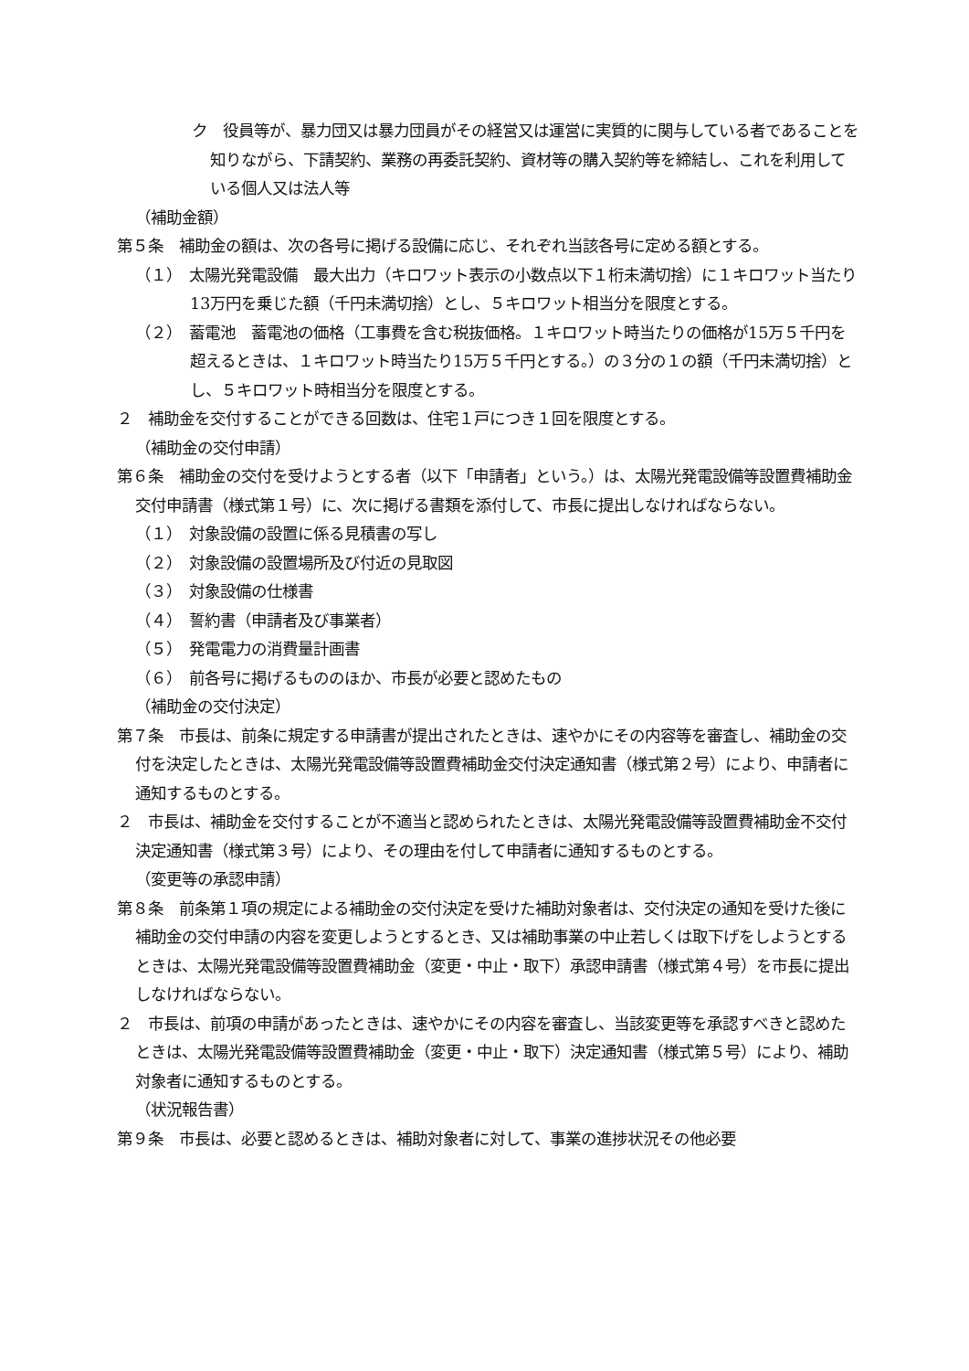ク　役員等が、暴力団又は暴力団員がその経営又は運営に実質的に関与している者であることを知りながら、下請契約、業務の再委託契約、資材等の購入契約等を締結し、これを利用している個人又は法人等
（補助金額）
第５条　補助金の額は、次の各号に掲げる設備に応じ、それぞれ当該各号に定める額とする。
（１）　太陽光発電設備　最大出力（キロワット表示の小数点以下１桁未満切捨）に１キロワット当たり13万円を乗じた額（千円未満切捨）とし、５キロワット相当分を限度とする。
（２）　蓄電池　蓄電池の価格（工事費を含む税抜価格。１キロワット時当たりの価格が15万５千円を超えるときは、１キロワット時当たり15万５千円とする。）の３分の１の額（千円未満切捨）とし、５キロワット時相当分を限度とする。
２　補助金を交付することができる回数は、住宅１戸につき１回を限度とする。
（補助金の交付申請）
第６条　補助金の交付を受けようとする者（以下「申請者」という。）は、太陽光発電設備等設置費補助金交付申請書（様式第１号）に、次に掲げる書類を添付して、市長に提出しなければならない。
（１）　対象設備の設置に係る見積書の写し
（２）　対象設備の設置場所及び付近の見取図
（３）　対象設備の仕様書
（４）　誓約書（申請者及び事業者）
（５）　発電電力の消費量計画書
（６）　前各号に掲げるもののほか、市長が必要と認めたもの
（補助金の交付決定）
第７条　市長は、前条に規定する申請書が提出されたときは、速やかにその内容等を審査し、補助金の交付を決定したときは、太陽光発電設備等設置費補助金交付決定通知書（様式第２号）により、申請者に通知するものとする。
２　市長は、補助金を交付することが不適当と認められたときは、太陽光発電設備等設置費補助金不交付決定通知書（様式第３号）により、その理由を付して申請者に通知するものとする。
（変更等の承認申請）
第８条　前条第１項の規定による補助金の交付決定を受けた補助対象者は、交付決定の通知を受けた後に補助金の交付申請の内容を変更しようとするとき、又は補助事業の中止若しくは取下げをしようとするときは、太陽光発電設備等設置費補助金（変更・中止・取下）承認申請書（様式第４号）を市長に提出しなければならない。
２　市長は、前項の申請があったときは、速やかにその内容を審査し、当該変更等を承認すべきと認めたときは、太陽光発電設備等設置費補助金（変更・中止・取下）決定通知書（様式第５号）により、補助対象者に通知するものとする。
（状況報告書）
第９条　市長は、必要と認めるときは、補助対象者に対して、事業の進捗状況その他必要